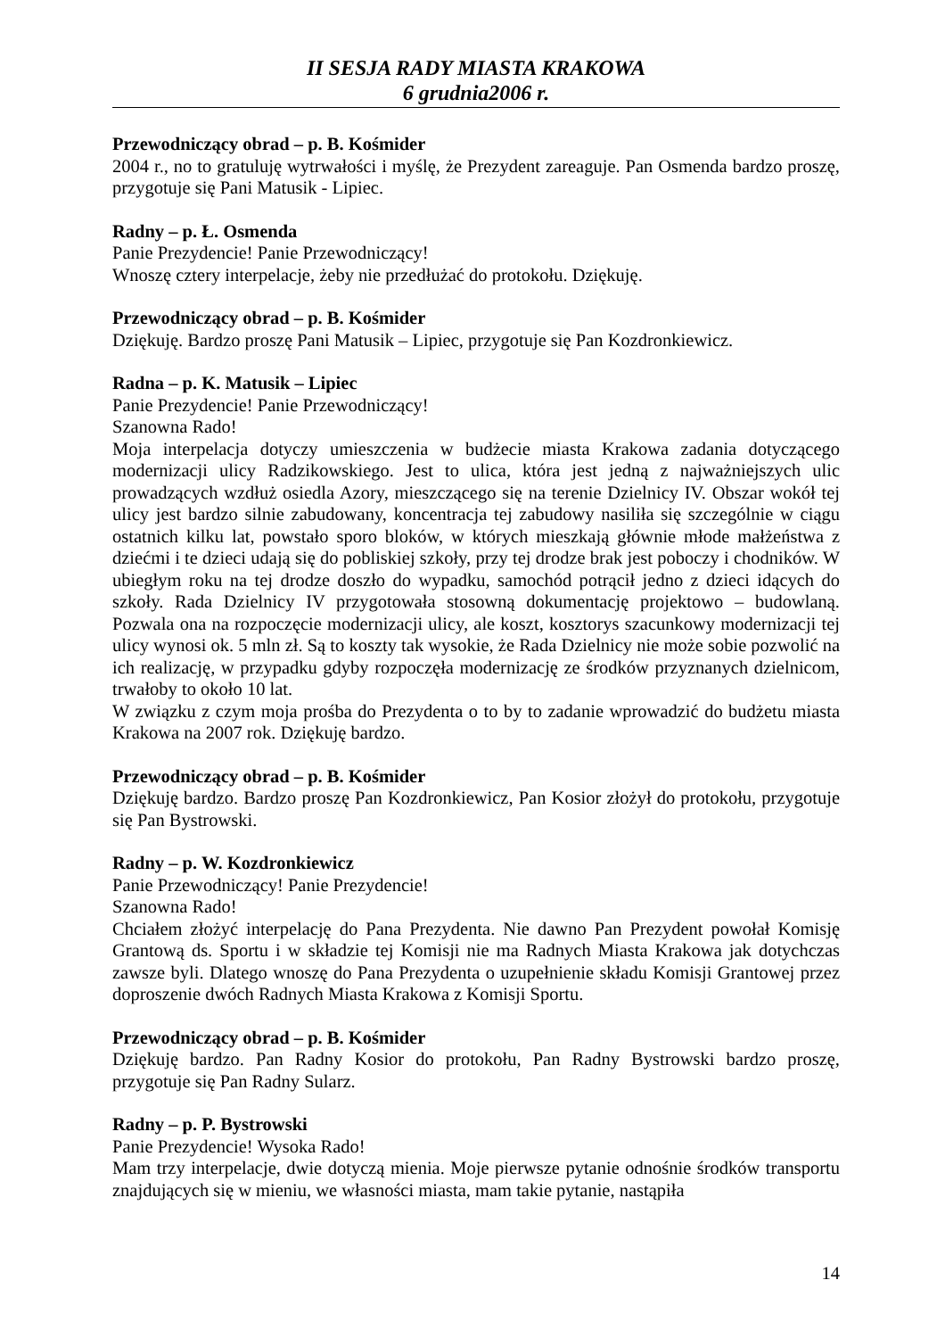II SESJA RADY MIASTA KRAKOWA
6 grudnia2006 r.
Przewodniczący obrad – p. B. Kośmider
2004 r., no to gratuluję wytrwałości i myślę, że Prezydent zareaguje. Pan Osmenda bardzo proszę, przygotuje się Pani Matusik - Lipiec.
Radny – p. Ł. Osmenda
Panie Prezydencie! Panie Przewodniczący!
Wnoszę cztery interpelacje, żeby nie przedłużać do protokołu. Dziękuję.
Przewodniczący obrad – p. B. Kośmider
Dziękuję. Bardzo proszę Pani Matusik – Lipiec, przygotuje się Pan Kozdronkiewicz.
Radna – p. K. Matusik – Lipiec
Panie Prezydencie! Panie Przewodniczący!
Szanowna Rado!
Moja interpelacja dotyczy umieszczenia w budżecie miasta Krakowa zadania dotyczącego modernizacji ulicy Radzikowskiego. Jest to ulica, która jest jedną z najważniejszych ulic prowadzących wzdłuż osiedla Azory, mieszczącego się na terenie Dzielnicy IV. Obszar wokół tej ulicy jest bardzo silnie zabudowany, koncentracja tej zabudowy nasiliła się szczególnie w ciągu ostatnich kilku lat, powstało sporo bloków, w których mieszkają głównie młode małżeństwa z dziećmi i te dzieci udają się do pobliskiej szkoły, przy tej drodze brak jest poboczy i chodników. W ubiegłym roku na tej drodze doszło do wypadku, samochód potrącił jedno z dzieci idących do szkoły. Rada Dzielnicy IV przygotowała stosowną dokumentację projektowo – budowlaną. Pozwala ona na rozpoczęcie modernizacji ulicy, ale koszt, kosztorys szacunkowy modernizacji tej ulicy wynosi ok. 5 mln zł. Są to koszty tak wysokie, że Rada Dzielnicy nie może sobie pozwolić na ich realizację, w przypadku gdyby rozpoczęła modernizację ze środków przyznanych dzielnicom, trwałoby to około 10 lat.
W związku z czym moja prośba do Prezydenta o to by to zadanie wprowadzić do budżetu miasta Krakowa na 2007 rok. Dziękuję bardzo.
Przewodniczący obrad – p. B. Kośmider
Dziękuję bardzo. Bardzo proszę Pan Kozdronkiewicz, Pan Kosior złożył do protokołu, przygotuje się Pan Bystrowski.
Radny – p. W. Kozdronkiewicz
Panie Przewodniczący! Panie Prezydencie!
Szanowna Rado!
Chciałem złożyć interpelację do Pana Prezydenta. Nie dawno Pan Prezydent powołał Komisję Grantową ds. Sportu i w składzie tej Komisji nie ma Radnych Miasta Krakowa jak dotychczas zawsze byli. Dlatego wnoszę do Pana Prezydenta o uzupełnienie składu Komisji Grantowej przez doproszenie dwóch Radnych Miasta Krakowa z Komisji Sportu.
Przewodniczący obrad – p. B. Kośmider
Dziękuję bardzo. Pan Radny Kosior do protokołu, Pan Radny Bystrowski bardzo proszę, przygotuje się Pan Radny Sularz.
Radny – p. P. Bystrowski
Panie Prezydencie! Wysoka Rado!
Mam trzy interpelacje, dwie dotyczą mienia. Moje pierwsze pytanie odnośnie środków transportu znajdujących się w mieniu, we własności miasta, mam takie pytanie, nastąpiła
14